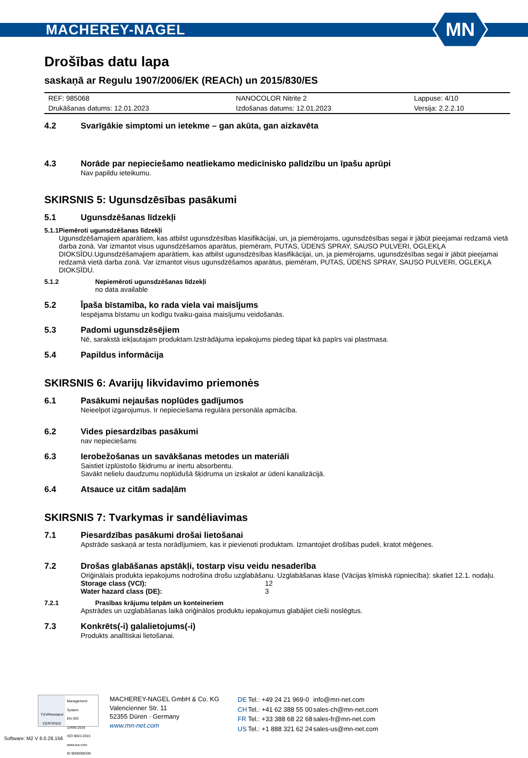MACHEREY-NAGEL
MN
Drošības datu lapa
saskaņā ar Regulu 1907/2006/EK (REACh) un 2015/830/ES
| REF: 985068 | NANOCOLOR Nitrite 2 | Lappuse: 4/10 |
| Drukāšanas datums: 12.01.2023 | Izdošanas datums: 12.01.2023 | Versija: 2.2.2.10 |
4.2 Svarīgākie simptomi un ietekme – gan akūta, gan aizkavēta
4.3 Norāde par nepieciešamo neatliekamo medicīnisko palīdzību un īpašu aprūpi
Nav papildu ieteikumu.
SKIRSNIS 5: Ugunsdzēsības pasākumi
5.1 Ugunsdzēšanas līdzekļi
5.1.1 Piemēroti ugunsdzēšanas līdzekļi
Ugunsdzēšamajiem aparātiem, kas atbilst ugunsdzēsības klasifikācijai, un, ja piemērojams, ugunsdzēsības segai ir jābūt pieejamai redzamā vietā darba zonā. Var izmantot visus ugunsdzēšamos aparātus, piemēram, PUTAS, ŪDENS SPRAY, SAUSO PULVERI, OGLEKĻA DIOKSĪDU.Ugunsdzēšamajiem aparātiem, kas atbilst ugunsdzēsības klasifikācijai, un, ja piemērojams, ugunsdzēsības segai ir jābūt pieejamai redzamā vietā darba zonā. Var izmantot visus ugunsdzēšamos aparātus, piemēram, PUTAS, ŪDENS SPRAY, SAUSO PULVERI, OGLEKĻA DIOKSĪDU.
5.1.2 Nepiemēroti ugunsdzēšanas līdzekļi
no data available
5.2 Īpaša bīstamība, ko rada viela vai maisījums
Iespējama bīstamu un kodīgu tvaiku-gaisa maisījumu veidošanās.
5.3 Padomi ugunsdzēsējiem
Nē, sarakstā iekļautajam produktam.Izstrādājuma iepakojums piedeg tāpat kā papīrs vai plastmasa.
5.4 Papildus informācija
SKIRSNIS 6: Avarijų likvidavimo priemonės
6.1 Pasākumi nejaušas noplūdes gadījumos
Neieelpot izgarojumus. Ir nepieciešama regulāra personāla apmācība.
6.2 Vides piesardzības pasākumi
nav nepieciešams
6.3 Ierobežošanas un savākšanas metodes un materiāli
Saistiet izplūstošo šķidrumu ar inertu absorbentu.
Savākt nelielu daudzumu noplūdušā šķidruma un izskalot ar ūdeni kanalizācijā.
6.4 Atsauce uz citām sadaļām
SKIRSNIS 7: Tvarkymas ir sandėliavimas
7.1 Piesardzības pasākumi drošai lietošanai
Apstrāde saskaņā ar testa norādījumiem, kas ir pievienoti produktam. Izmantojiet drošības pudeli, kratot mēģenes.
7.2 Drošas glabāšanas apstākļi, tostarp visu veidu nesaderība
Oriģinālais produkta iepakojums nodrošina drošu uzglabāšanu. Uzglabāšanas klase (Vācijas ķīmiskā rūpniecība): skatiet 12.1. nodaļu.
| Storage class (VCI): | 12 |
| Water hazard class (DE): | 3 |
7.2.1 Prasības krājumu telpām un konteineriem
Apstrādes un uzglabāšanas laikā oriģinālos produktu iepakojumus glabājiet cieši noslēgtus.
7.3 Konkrēts(-i) galalietojums(-i)
Produkts analītiskai lietošanai.
TÜVRheinland
CERTIFIED
Management System
EN ISO 13485:2016
ISO 9001:2015
www.tuv.com
ID 9000008338
MACHEREY-NAGEL GmbH & Co. KG
Valencienner Str. 11
52355 Düren · Germany
www.mn-net.com
| DE | Tel.: +49 24 21 969-0 | info@mn-net.com |
| CH | Tel.: +41 62 388 55 00 | sales-ch@mn-net.com |
| FR | Tel.: +33 388 68 22 68 | sales-fr@mn-net.com |
| US | Tel.: +1 888 321 62 24 | sales-us@mn-net.com |
Software: M2 V 6.0.28.156